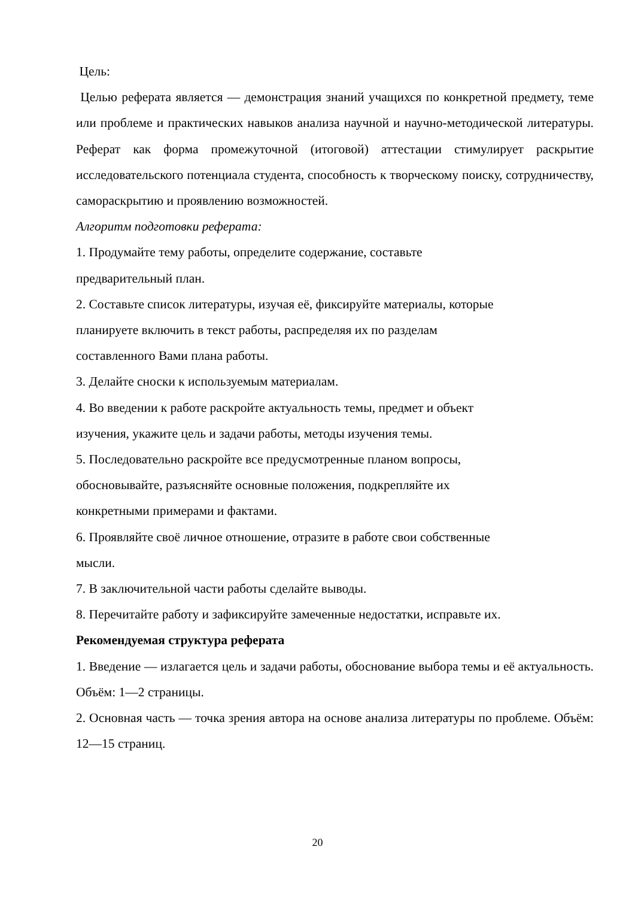Цель:
Целью реферата является — демонстрация знаний учащихся по конкретной предмету, теме или проблеме и практических навыков анализа научной и научно-методической литературы. Реферат как форма промежуточной (итоговой) аттестации стимулирует раскрытие исследовательского потенциала студента, способность к творческому поиску, сотрудничеству, самораскрытию и проявлению возможностей.
Алгоритм подготовки реферата:
1. Продумайте тему работы, определите содержание, составьте
предварительный план.
2. Составьте список литературы, изучая её, фиксируйте материалы, которые
планируете включить в текст работы, распределяя их по разделам
составленного Вами плана работы.
3. Делайте сноски к используемым материалам.
4. Во введении к работе раскройте актуальность темы, предмет и объект
изучения, укажите цель и задачи работы, методы изучения темы.
5. Последовательно раскройте все предусмотренные планом вопросы,
обосновывайте, разъясняйте основные положения, подкрепляйте их
конкретными примерами и фактами.
6. Проявляйте своё личное отношение, отразите в работе свои собственные
мысли.
7. В заключительной части работы сделайте выводы.
8. Перечитайте работу и зафиксируйте замеченные недостатки, исправьте их.
Рекомендуемая структура реферата
1. Введение — излагается цель и задачи работы, обоснование выбора темы и её актуальность. Объём: 1—2 страницы.
2. Основная часть — точка зрения автора на основе анализа литературы по проблеме. Объём: 12—15 страниц.
20